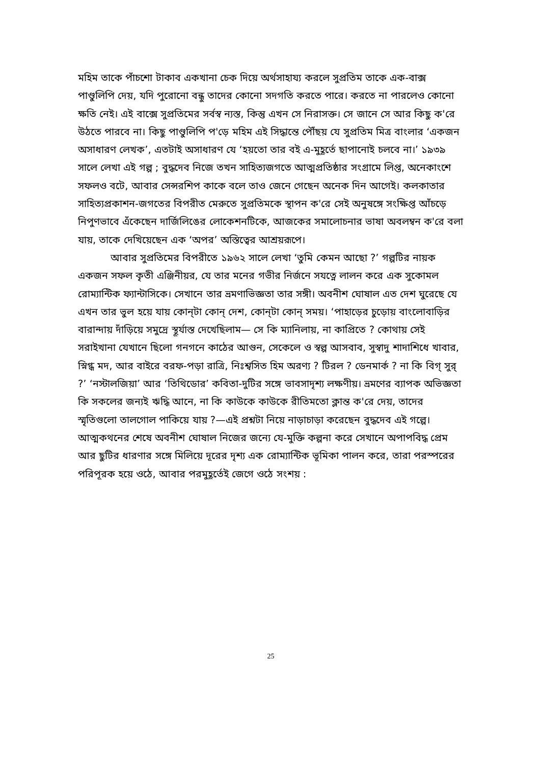মহিম তাকে পাঁচশো টাকাব একখানা চেক দিয়ে অর্থসাহায্য করলে সুপ্রতিম তাকে এক-বাক্স পাণ্ডুলিপি দেয়, যদি পুরোনো বন্ধু তাদের কোনো সদগতি করতে পারে। করতে না পারলেও কোনো ক্ষতি নেই। এই বাক্সে সুপ্রতিমের সর্বস্ব ন্যস্ত, কিন্তু এখন সে নিরাসক্ত। সে জানে সে আর কিছু ক'রে উঠতে পারবে না। কিছু পাণ্ডুলিপি প'ড়ে মহিম এই সিদ্ধান্তে পৌঁছয় যে সুপ্রতিম মিত্র বাংলার ‘একজন অসাধারণ লেখক’, এতটাই অসাধারণ যে ‘হয়তো তার বই এ-মুহূর্তে ছাপানোই চলবে না।’ ১৯৩৯ সালে লেখা এই গল্প ; বুদ্ধদেব নিজে তখন সাহিত্যজগতে আত্মপ্রতিষ্ঠার সংগ্রামে লিপ্ত, অনেকাংশে সফলও বটে, আবার সেন্সরশিপ কাকে বলে তাও জেনে গেছেন অনেক দিন আগেই। কলকাতার সাহিত্যপ্রকাশন-জগতের বিপরীত মেরুতে সুপ্রতিমকে স্থাপন ক'রে সেই অনুষঙ্গে সংক্ষিপ্ত আঁচড়ে নিপুণভাবে এঁকেছেন দার্জিলিঙের লোকেশনটিকে, আজকের সমালোচনার ভাষা অবলম্বন ক'রে বলা যায়, তাকে দেখিয়েছেন এক ‘অপর’ অস্তিত্বের আশ্রয়রূপে।
আবার সুপ্রতিমের বিপরীতে ১৯৬২ সালে লেখা ‘তুমি কেমন আছো ?’ গল্পটির নায়ক একজন সফল কৃতী এঞ্জিনীয়র, যে তার মনের গভীর নির্জনে সযত্নে লালন করে এক সুকোমল রোম্যান্টিক ফ্যান্টাসিকে। সেখানে তার ভ্রমণাভিজ্ঞতা তার সঙ্গী। অবনীশ ঘোষাল এত দেশ ঘুরেছে যে এখন তার ভুল হয়ে যায় কোন্‌টা কোন্‌ দেশ, কোন্‌টা কোন্‌ সময়। ‘পাহাড়ের চুড়োয় বাংলোবাড়ির বারান্দায় দাঁড়িয়ে সমুদ্রে স্থূর্যাস্ত দেখেছিলাম— সে কি ম্যানিলায়, না কাপ্রিতে ? কোথায় সেই সরাইখানা যেখানে ছিলো গনগনে কাঠের আগুন, সেকেলে ও স্বল্প আসবাব, সুস্বাদু শাদাশিধে খাবার, স্নিগ্ধ মদ, আর বাইরে বরফ-পড়া রাত্রি, নিঃশ্বসিত হিম অরণ্য ? টিরল ? ডেনমার্ক ? না কি বিগ্‌ সুর্‌ ?’ ‘নস্টালজিয়া’ আর ‘তিথিডোর’ কবিতা-দুটির সঙ্গে ভাবসাদৃশ্য লক্ষণীয়। ভ্রমণের ব্যাপক অভিজ্ঞতা কি সকলের জন্যই ঋদ্ধি আনে, না কি কাউকে কাউকে রীতিমতো ক্লান্ত ক'রে দেয়, তাদের স্মৃতিগুলো তালগোল পাকিয়ে যায় ?—এই প্রশ্নটা নিয়ে নাড়াচাড়া করেছেন বুদ্ধদেব এই গল্পে। আত্মকথনের শেষে অবনীশ ঘোষাল নিজের জন্যে যে-মুক্তি কল্পনা করে সেখানে অপাপবিদ্ধ প্রেম আর ছুটির ধারণার সঙ্গে মিলিয়ে দূরের দৃশ্য এক রোম্যান্টিক ভূমিকা পালন করে, তারা পরস্পরের পরিপূরক হয়ে ওঠে, আবার পরমুহূর্তেই জেগে ওঠে সংশয় :
25